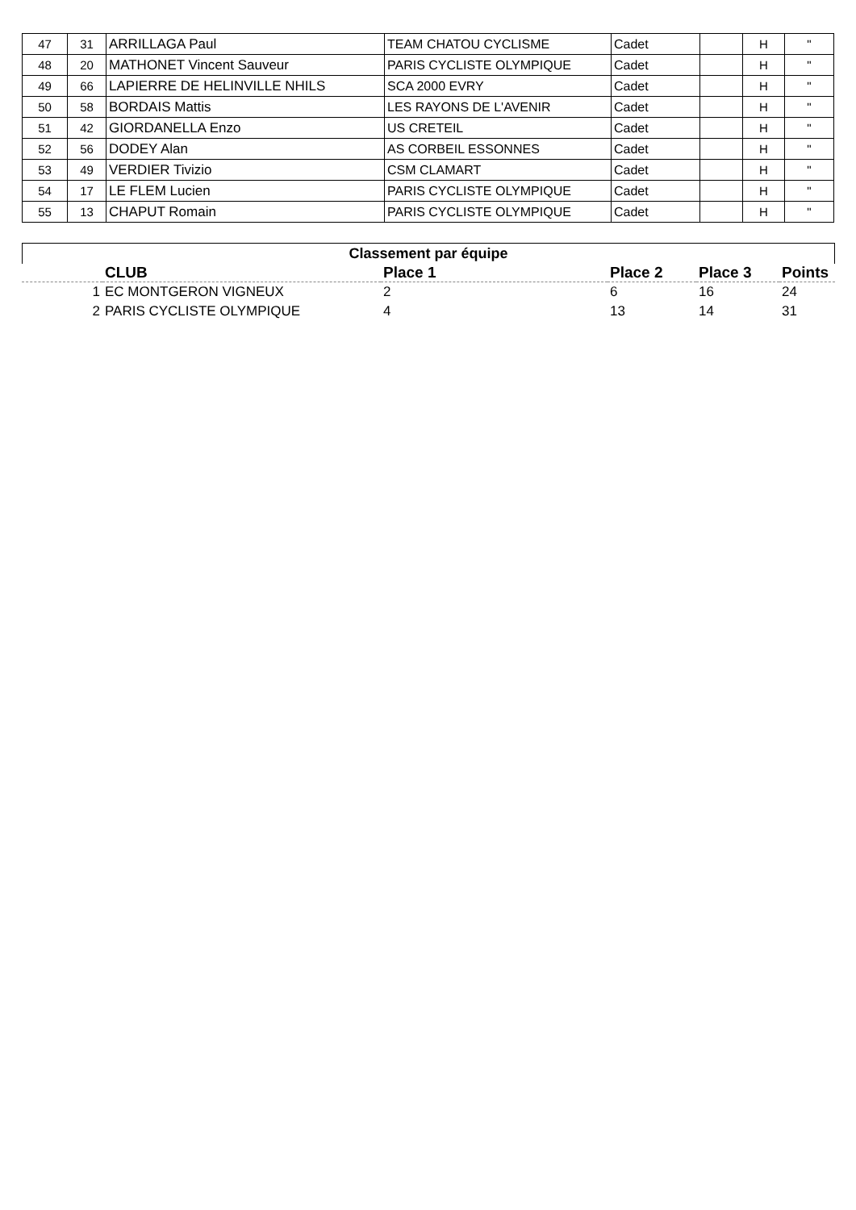| 47 | 31 | ARRILLAGA Paul | TEAM CHATOU CYCLISME | Cadet | | H | " |
| 48 | 20 | MATHONET Vincent Sauveur | PARIS CYCLISTE OLYMPIQUE | Cadet | | H | " |
| 49 | 66 | LAPIERRE DE HELINVILLE NHILS | SCA 2000 EVRY | Cadet | | H | " |
| 50 | 58 | BORDAIS Mattis | LES RAYONS DE L'AVENIR | Cadet | | H | " |
| 51 | 42 | GIORDANELLA Enzo | US CRETEIL | Cadet | | H | " |
| 52 | 56 | DODEY Alan | AS CORBEIL ESSONNES | Cadet | | H | " |
| 53 | 49 | VERDIER Tivizio | CSM CLAMART | Cadet | | H | " |
| 54 | 17 | LE FLEM Lucien | PARIS CYCLISTE OLYMPIQUE | Cadet | | H | " |
| 55 | 13 | CHAPUT Romain | PARIS CYCLISTE OLYMPIQUE | Cadet | | H | " |
Classement par équipe
| | CLUB | Place 1 | Place 2 | Place 3 | Points |
| --- | --- | --- | --- | --- | --- |
| 1 | EC MONTGERON VIGNEUX | 2 | 6 | 16 | 24 |
| 2 | PARIS CYCLISTE OLYMPIQUE | 4 | 13 | 14 | 31 |